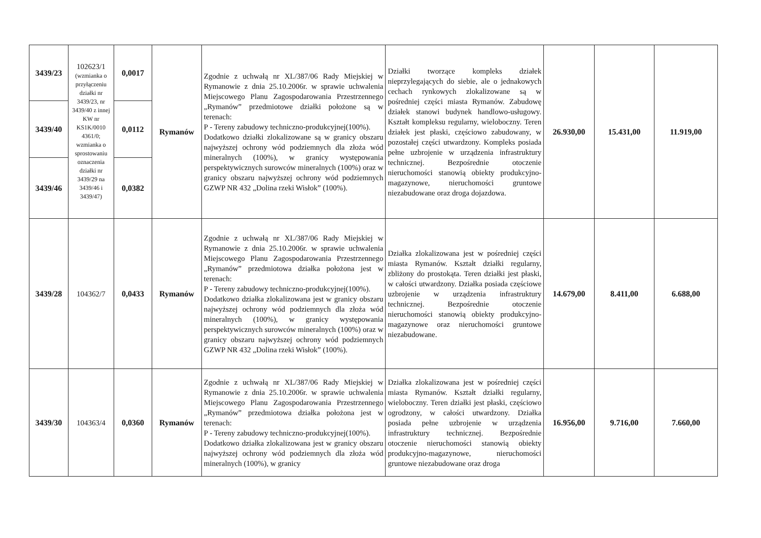| 3439/23 | 102623/1 (wzmianka o przyłączeniu działki nr 3439/23, nr 3439/40 z innej KW nr KS1K/0010 4361/0; wzmianka o sprostowaniu oznaczenia działki nr 3439/29 na 3439/46 i 3439/47) | 0,0017 | Rymanów | Zgodnie z uchwałą nr XL/387/06 Rady Miejskiej w Rymanowie z dnia 25.10.2006r. w sprawie uchwalenia Miejscowego Planu Zagospodarowania Przestrzennego „Rymanów” przedmiotowe działki położone są w terenach: P - Tereny zabudowy techniczno-produkcyjnej(100%). Dodatkowo działki zlokalizowane są w granicy obszaru najwyższej ochrony wód podziemnych dla złoża wód mineralnych (100%), w granicy występowania perspektywicznych surowców mineralnych (100%) oraz w granicy obszaru najwyższej ochrony wód podziemnych GZWP NR 432 „Dolina rzeki Wisłok” (100%). | Działki tworzące kompleks działek nieprzylegających do siebie, ale o jednakowych cechach rynkowych zlokalizowane są w pośredniej części miasta Rymanów. Zabudowę działek stanowi budynek handlowo-usługowy. Kształt kompleksu regularny, wieloboczny. Teren działek jest płaski, częściowo zabudowany, w pozostałej części utwardzony. Kompleks posiada pełne uzbrojenie w urządzenia infrastruktury technicznej. Bezpośrednie otoczenie nieruchomości stanowią obiekty produkcyjno-magazynowe, nieruchomości gruntowe niezabudowane oraz droga dojazdowa. | 26.930,00 | 15.431,00 | 11.919,00 |
| 3439/40 | | 0,0112 | | | | | | |
| 3439/46 | | 0,0382 | | | | | | |
| 3439/28 | 104362/7 | 0,0433 | Rymanów | Zgodnie z uchwałą nr XL/387/06 Rady Miejskiej w Rymanowie z dnia 25.10.2006r. w sprawie uchwalenia Miejscowego Planu Zagospodarowania Przestrzennego „Rymanów” przedmiotowa działka położona jest w terenach: P - Tereny zabudowy techniczno-produkcyjnej(100%). Dodatkowo działka zlokalizowana jest w granicy obszaru najwyższej ochrony wód podziemnych dla złoża wód mineralnych (100%), w granicy występowania perspektywicznych surowców mineralnych (100%) oraz w granicy obszaru najwyższej ochrony wód podziemnych GZWP NR 432 „Dolina rzeki Wisłok” (100%). | Działka zlokalizowana jest w pośredniej części miasta Rymanów. Kształt działki regularny, zbliżony do prostokąta. Teren działki jest płaski, w całości utwardzony. Działka posiada częściowe uzbrojenie w urządzenia infrastruktury technicznej. Bezpośrednie otoczenie nieruchomości stanowią obiekty produkcyjno-magazynowe oraz nieruchomości gruntowe niezabudowane. | 14.679,00 | 8.411,00 | 6.688,00 |
| 3439/30 | 104363/4 | 0,0360 | Rymanów | Zgodnie z uchwałą nr XL/387/06 Rady Miejskiej w Rymanowie z dnia 25.10.2006r. w sprawie uchwalenia Miejscowego Planu Zagospodarowania Przestrzennego „Rymanów” przedmiotowa działka położona jest w terenach: P - Tereny zabudowy techniczno-produkcyjnej(100%). Dodatkowo działka zlokalizowana jest w granicy obszaru najwyższej ochrony wód podziemnych dla złoża wód mineralnych (100%), w granicy | Działka zlokalizowana jest w pośredniej części miasta Rymanów. Kształt działki regularny, wieloboczny. Teren działki jest płaski, częściowo ogrodzony, w całości utwardzony. Działka posiada pełne uzbrojenie w urządzenia infrastruktury technicznej. Bezpośrednie otoczenie nieruchomości stanowią obiekty produkcyjno-magazynowe, nieruchomości gruntowe niezabudowane oraz droga | 16.956,00 | 9.716,00 | 7.660,00 |